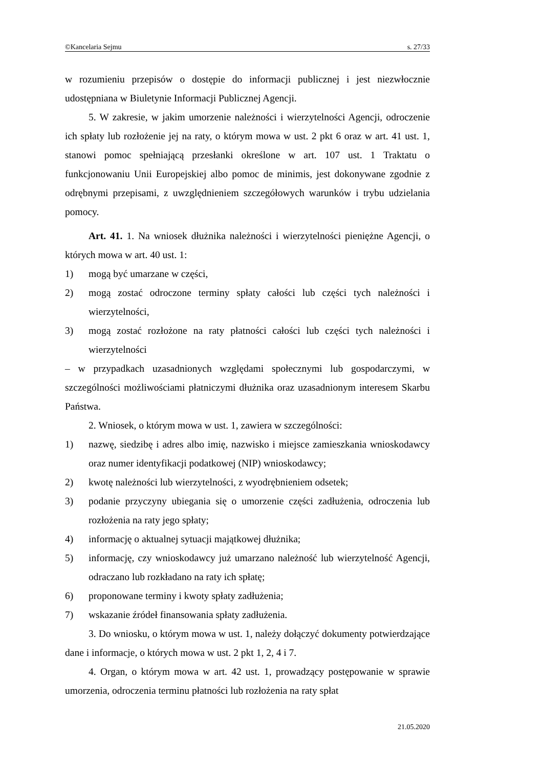©Kancelaria Sejmu s. 27/33
w rozumieniu przepisów o dostępie do informacji publicznej i jest niezwłocznie udostępniana w Biuletynie Informacji Publicznej Agencji.
5. W zakresie, w jakim umorzenie należności i wierzytelności Agencji, odroczenie ich spłaty lub rozłożenie jej na raty, o którym mowa w ust. 2 pkt 6 oraz w art. 41 ust. 1, stanowi pomoc spełniającą przesłanki określone w art. 107 ust. 1 Traktatu o funkcjonowaniu Unii Europejskiej albo pomoc de minimis, jest dokonywane zgodnie z odrębnymi przepisami, z uwzględnieniem szczegółowych warunków i trybu udzielania pomocy.
Art. 41. 1. Na wniosek dłużnika należności i wierzytelności pieniężne Agencji, o których mowa w art. 40 ust. 1:
1) mogą być umarzane w części,
2) mogą zostać odroczone terminy spłaty całości lub części tych należności i wierzytelności,
3) mogą zostać rozłożone na raty płatności całości lub części tych należności i wierzytelności
– w przypadkach uzasadnionych względami społecznymi lub gospodarczymi, w szczególności możliwościami płatniczymi dłużnika oraz uzasadnionym interesem Skarbu Państwa.
2. Wniosek, o którym mowa w ust. 1, zawiera w szczególności:
1) nazwę, siedzibę i adres albo imię, nazwisko i miejsce zamieszkania wnioskodawcy oraz numer identyfikacji podatkowej (NIP) wnioskodawcy;
2) kwotę należności lub wierzytelności, z wyodrębnieniem odsetek;
3) podanie przyczyny ubiegania się o umorzenie części zadłużenia, odroczenia lub rozłożenia na raty jego spłaty;
4) informację o aktualnej sytuacji majątkowej dłużnika;
5) informację, czy wnioskodawcy już umarzano należność lub wierzytelność Agencji, odraczano lub rozkładano na raty ich spłatę;
6) proponowane terminy i kwoty spłaty zadłużenia;
7) wskazanie źródeł finansowania spłaty zadłużenia.
3. Do wniosku, o którym mowa w ust. 1, należy dołączyć dokumenty potwierdzające dane i informacje, o których mowa w ust. 2 pkt 1, 2, 4 i 7.
4. Organ, o którym mowa w art. 42 ust. 1, prowadzący postępowanie w sprawie umorzenia, odroczenia terminu płatności lub rozłożenia na raty spłat
21.05.2020